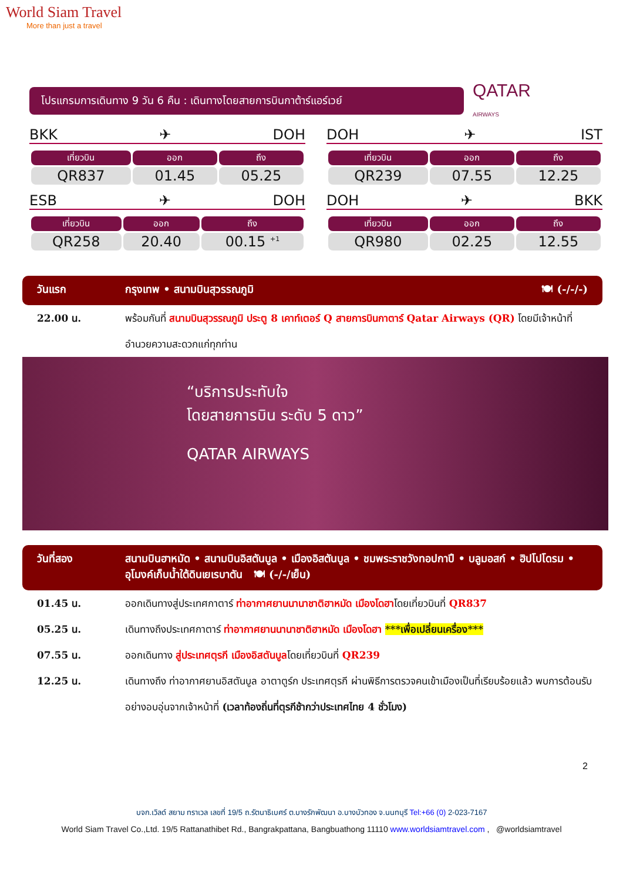World Siam Travel
More than just a travel
โปรแกรมการเดินทาง 9 วัน 6 คืน : เดินทางโดยสายการบินกาต้าร์แอร์เวย์
QATAR
AIRWAYS
BKK ✈ DOH
| เที่ยวบิน | ออก | ถึง |
| --- | --- | --- |
| QR837 | 01.45 | 05.25 |
DOH ✈ IST
| เที่ยวบิน | ออก | ถึง |
| --- | --- | --- |
| QR239 | 07.55 | 12.25 |
ESB ✈ DOH
| เที่ยวบิน | ออก | ถึง |
| --- | --- | --- |
| QR258 | 20.40 | 00.15 <sup>+1</sup> |
DOH ✈ BKK
| เที่ยวบิน | ออก | ถึง |
| --- | --- | --- |
| QR980 | 02.25 | 12.55 |
วันแรก กรุงเทพ • สนามบินสุวรรณภูมิ 🍽 (-/-/-)
22.00 น. พร้อมกันที่ สนามบินสุวรรณภูมิ ประตู 8 เคาท์เตอร์ Q สายการบินกาตาร์ Qatar Airways (QR) โดยมีเจ้าหน้าที่อำนวยความสะดวกแก่ทุกท่าน
“บริการประทับใจ
โดยสายการบิน ระดับ 5 ดาว”
QATAR AIRWAYS
วันที่สอง สนามบินฮาหมัด • สนามบินอิสตันบูล • เมืองอิสตันบูล • ชมพระราชวังทอปกาปึ • บลูมอสก์ • ฮิปโปโดรม • อุโมงค์เก็บน้ำใต้ดินเยเรบาตัน 🍽 (-/-/เย็น)
01.45 น. ออกเดินทางสู่ประเทศกาตาร์ ท่าอากาศยานนานาชาติฮาหมัด เมืองโดฮาโดยเที่ยวบินที่ QR837
05.25 น. เดินทางถึงประเทศกาตาร์ ท่าอากาศยานนานาชาติฮาหมัด เมืองโดฮา ***เพื่อเปลี่ยนเครื่อง***
07.55 น. ออกเดินทาง สู่ประเทศตุรกี เมืองอิสตันบูลโดยเที่ยวบินที่ QR239
12.25 น. เดินทางถึง ท่าอากาศยานอิสตันบูล อาตาตูร์ก ประเทศตุรกี ผ่านพิธีการตรวจคนเข้าเมืองเป็นที่เรียบร้อยแล้ว พบการต้อนรับอย่างอบอุ่นจากเจ้าหน้าที่ (เวลาท้องถิ่นที่ตุรกีช้ากว่าประเทศไทย 4 ชั่วโมง)
2
บจก.เวิลด์ สยาม ทราเวล เลขที่ 19/5 ถ.รัตนาธิเบศร์ ต.บางรักพัฒนา อ.บางบัวทอง จ.นนทบุรี Tel:+66 (0) 2-023-7167
World Siam Travel Co.,Ltd. 19/5 Rattanathibet Rd., Bangrakpattana, Bangbuathong 11110 www.worldsiamtravel.com , @worldsiamtravel